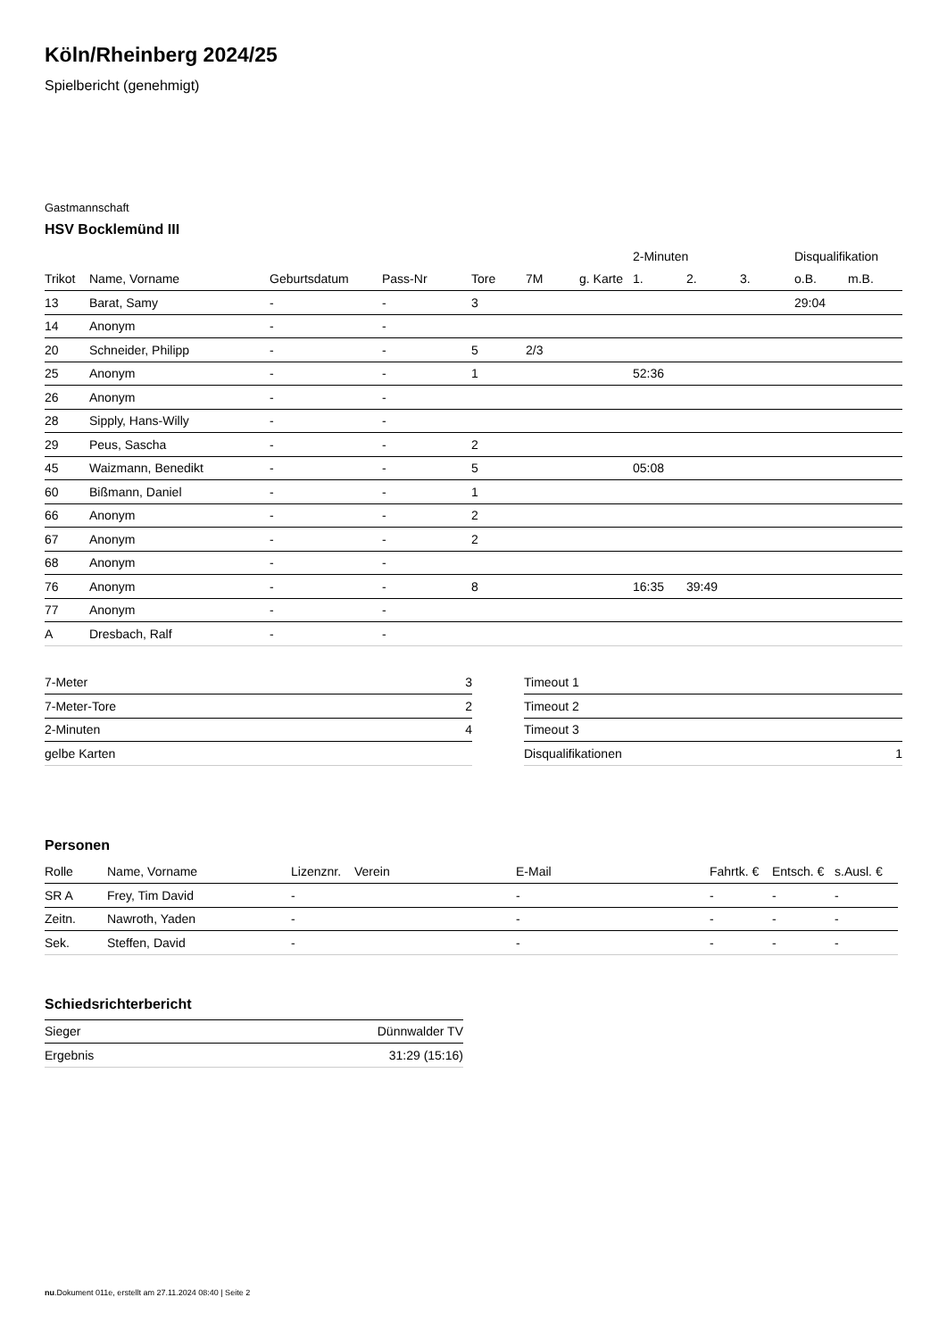Köln/Rheinberg 2024/25
Spielbericht (genehmigt)
Gastmannschaft
HSV Bocklemünd III
| | | | | | | | 2-Minuten | | | Disqualifikation | |
| --- | --- | --- | --- | --- | --- | --- | --- | --- | --- | --- | --- |
| Trikot | Name, Vorname | Geburtsdatum | Pass-Nr | Tore | 7M | g. Karte | 1. | 2. | 3. | o.B. | m.B. |
| 13 | Barat, Samy | - | - | 3 | | | | | | 29:04 | |
| 14 | Anonym | - | - | | | | | | | | |
| 20 | Schneider, Philipp | - | - | 5 | 2/3 | | | | | | |
| 25 | Anonym | - | - | 1 | | | 52:36 | | | | |
| 26 | Anonym | - | - | | | | | | | | |
| 28 | Sipply, Hans-Willy | - | - | | | | | | | | |
| 29 | Peus, Sascha | - | - | 2 | | | | | | | |
| 45 | Waizmann, Benedikt | - | - | 5 | | | 05:08 | | | | |
| 60 | Bißmann, Daniel | - | - | 1 | | | | | | | |
| 66 | Anonym | - | - | 2 | | | | | | | |
| 67 | Anonym | - | - | 2 | | | | | | | |
| 68 | Anonym | - | - | | | | | | | | |
| 76 | Anonym | - | - | 8 | | | 16:35 | 39:49 | | | |
| 77 | Anonym | - | - | | | | | | | | |
| A | Dresbach, Ralf | - | - | | | | | | | | |
| 7-Meter | 3 |
| 7-Meter-Tore | 2 |
| 2-Minuten | 4 |
| gelbe Karten | |
| Timeout 1 | |
| Timeout 2 | |
| Timeout 3 | |
| Disqualifikationen | 1 |
Personen
| Rolle | Name, Vorname | Lizenznr. | Verein | E-Mail | Fahrtk. € | Entsch. € | s.Ausl. € |
| --- | --- | --- | --- | --- | --- | --- | --- |
| SR A | Frey, Tim David | - | | - | - | - | - |
| Zeitn. | Nawroth, Yaden | - | | - | - | - | - |
| Sek. | Steffen, David | - | | - | - | - | - |
Schiedsrichterbericht
| Sieger | Dünnwalder TV |
| Ergebnis | 31:29 (15:16) |
nu.Dokument 011e, erstellt am 27.11.2024 08:40 | Seite 2